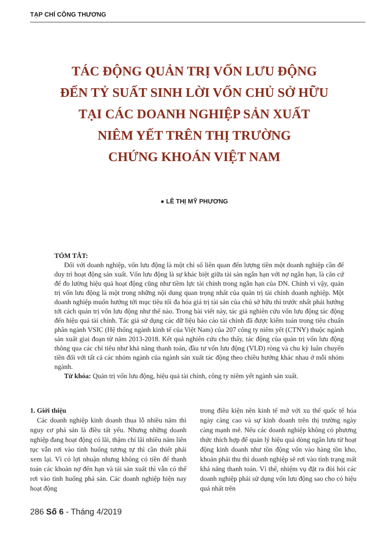TẠP CHÍ CÔNG THƯƠNG
TÁC ĐỘNG QUẢN TRỊ VỐN LƯU ĐỘNG
ĐẾN TỶ SUẤT SINH LỜI VỐN CHỦ SỞ HỮU
TẠI CÁC DOANH NGHIỆP SẢN XUẤT
NIÊM YẾT TRÊN THỊ TRƯỜNG
CHỨNG KHOÁN VIỆT NAM
● LÊ THỊ MỸ PHƯƠNG
TÓM TẮT:
Đối với doanh nghiệp, vốn lưu động là một chỉ số liên quan đến lượng tiền một doanh nghiệp cần để duy trì hoạt động sản xuất. Vốn lưu động là sự khác biệt giữa tài sản ngắn hạn với nợ ngắn hạn, là căn cứ để đo lường hiệu quả hoạt động cũng như tiềm lực tài chính trong ngắn hạn của DN. Chính vì vậy, quản trị vốn lưu động là một trong những nội dung quan trọng nhất của quản trị tài chính doanh nghiệp. Một doanh nghiệp muốn hướng tới mục tiêu tối đa hóa giá trị tài sản của chủ sở hữu thì trước nhất phải hướng tới cách quản trị vốn lưu động như thế nào. Trong bài viết này, tác giả nghiên cứu vốn lưu động tác động đến hiệu quả tài chính. Tác giả sử dụng các dữ liệu báo cáo tài chính đã được kiểm toán trong tiêu chuẩn phân ngành VSIC (Hệ thống ngành kinh tế của Việt Nam) của 207 công ty niêm yết (CTNY) thuộc ngành sản xuất giai đoạn từ năm 2013-2018. Kết quả nghiên cứu cho thấy, tác động của quản trị vốn lưu động thông qua các chỉ tiêu như khả năng thanh toán, đầu tư vốn lưu động (VLĐ) ròng và chu kỳ luân chuyển tiền đối với tất cả các nhóm ngành của ngành sản xuất tác động theo chiều hướng khác nhau ở mỗi nhóm ngành.
Từ khóa: Quản trị vốn lưu động, hiệu quả tài chính, công ty niêm yết ngành sản xuất.
1. Giới thiệu
Các doanh nghiệp kinh doanh thua lỗ nhiều năm thì nguy cơ phá sản là điều tất yếu. Nhưng những doanh nghiệp đang hoạt động có lãi, thậm chí lãi nhiều năm liên tục vẫn rơi vào tình huống tương tự thì cần thiết phải xem lại. Vì có lợi nhuận nhưng không có tiền để thanh toán các khoản nợ đến hạn và tái sản xuất thì vẫn có thể rơi vào tình huống phá sản. Các doanh nghiệp hiện nay hoạt động
trong điều kiện nền kinh tế mở với xu thế quốc tế hóa ngày càng cao và sự kinh doanh trên thị trường ngày càng mạnh mẽ. Nếu các doanh nghiệp không có phương thức thích hợp để quản lý hiệu quả dòng ngân lưu từ hoạt động kinh doanh như tồn động vốn vào hàng tồn kho, khoản phải thu thì doanh nghiệp sẽ rơi vào tình trạng mất khả năng thanh toán. Vì thế, nhiệm vụ đặt ra đòi hỏi các doanh nghiệp phải sử dụng vốn lưu động sao cho có hiệu quả nhất trên
286 Số 6 - Tháng 4/2019